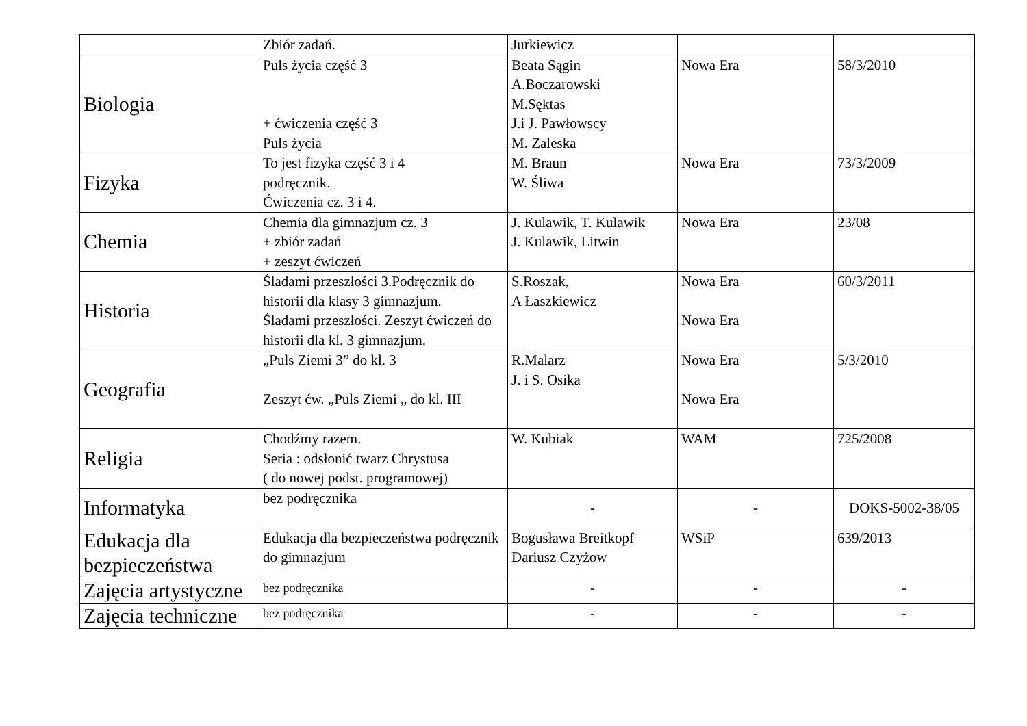| | Zbiór zadań. | Jurkiewicz | | |
| Biologia | Puls życia część 3 + ćwiczenia część 3 Puls życia | Beata Sągin A.Boczarowski M.Sęktas J.i J. Pawłowscy M. Zaleska | Nowa Era | 58/3/2010 |
| Fizyka | To jest fizyka część 3 i 4 podręcznik. Ćwiczenia cz. 3 i 4. | M. Braun W. Śliwa | Nowa Era | 73/3/2009 |
| Chemia | Chemia dla gimnazjum cz. 3 + zbiór zadań + zeszyt ćwiczeń | J. Kulawik, T. Kulawik J. Kulawik, Litwin | Nowa Era | 23/08 |
| Historia | Śladami przeszłości 3.Podręcznik do historii dla klasy 3 gimnazjum. Śladami przeszłości. Zeszyt ćwiczeń do historii dla kl. 3 gimnazjum. | S.Roszak, A Łaszkiewicz | Nowa Era Nowa Era | 60/3/2011 |
| Geografia | „Puls Ziemi 3” do kl. 3 Zeszyt ćw. „Puls Ziemi „ do kl. III | R.Malarz J. i S. Osika | Nowa Era Nowa Era | 5/3/2010 |
| Religia | Chodźmy razem. Seria : odsłonić twarz Chrystusa ( do nowej podst. programowej) | W. Kubiak | WAM | 725/2008 |
| Informatyka | bez podręcznika | - | - | DOKS-5002-38/05 |
| Edukacja dla bezpieczeństwa | Edukacja dla bezpieczeństwa podręcznik do gimnazjum | Bogusława Breitkopf Dariusz Czyżow | WSiP | 639/2013 |
| Zajęcia artystyczne | bez podręcznika | - | - | - |
| Zajęcia techniczne | bez podręcznika | - | - | - |